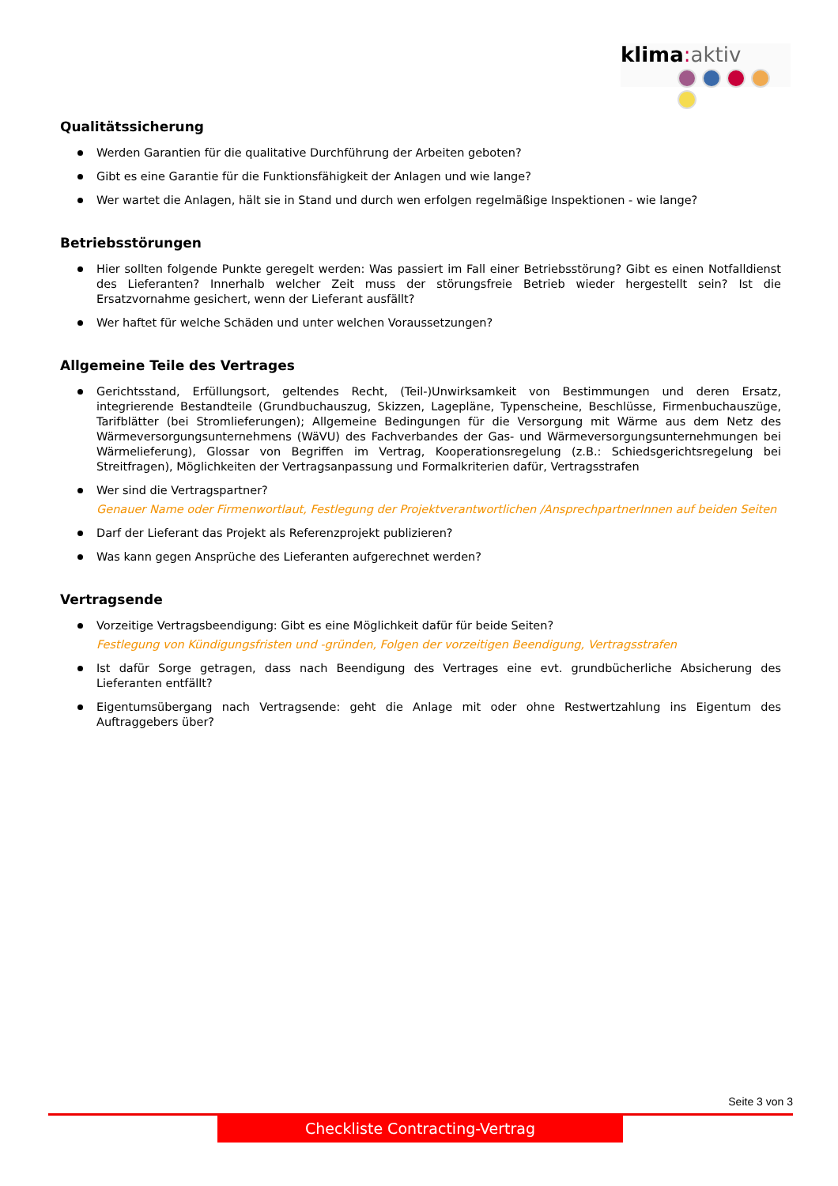klima: aktiv
Qualitätssicherung
Werden Garantien für die qualitative Durchführung der Arbeiten geboten?
Gibt es eine Garantie für die Funktionsfähigkeit der Anlagen und wie lange?
Wer wartet die Anlagen, hält sie in Stand und durch wen erfolgen regelmäßige Inspektionen - wie lange?
Betriebsstörungen
Hier sollten folgende Punkte geregelt werden: Was passiert im Fall einer Betriebsstörung? Gibt es einen Notfalldienst des Lieferanten? Innerhalb welcher Zeit muss der störungsfreie Betrieb wieder hergestellt sein? Ist die Ersatzvornahme gesichert, wenn der Lieferant ausfällt?
Wer haftet für welche Schäden und unter welchen Voraussetzungen?
Allgemeine Teile des Vertrages
Gerichtsstand, Erfüllungsort, geltendes Recht, (Teil-)Unwirksamkeit von Bestimmungen und deren Ersatz, integrierende Bestandteile (Grundbuchauszug, Skizzen, Lagepläne, Typenscheine, Beschlüsse, Firmenbuchauszüge, Tarifblätter (bei Stromlieferungen); Allgemeine Bedingungen für die Versorgung mit Wärme aus dem Netz des Wärmeversorgungsunternehmens (WäVU) des Fachverbandes der Gas- und Wärmeversorgungsunternehmungen bei Wärmelieferung), Glossar von Begriffen im Vertrag, Kooperationsregelung (z.B.: Schiedsgerichtsregelung bei Streitfragen), Möglichkeiten der Vertragsanpassung und Formalkriterien dafür, Vertragsstrafen
Wer sind die Vertragspartner?
Genauer Name oder Firmenwortlaut, Festlegung der Projektverantwortlichen /AnsprechpartnerInnen auf beiden Seiten
Darf der Lieferant das Projekt als Referenzprojekt publizieren?
Was kann gegen Ansprüche des Lieferanten aufgerechnet werden?
Vertragsende
Vorzeitige Vertragsbeendigung: Gibt es eine Möglichkeit dafür für beide Seiten?
Festlegung von Kündigungsfristen und -gründen, Folgen der vorzeitigen Beendigung, Vertragsstrafen
Ist dafür Sorge getragen, dass nach Beendigung des Vertrages eine evt. grundbücherliche Absicherung des Lieferanten entfällt?
Eigentumsübergang nach Vertragsende: geht die Anlage mit oder ohne Restwertzahlung ins Eigentum des Auftraggebers über?
Seite 3 von 3
Checkliste Contracting-Vertrag